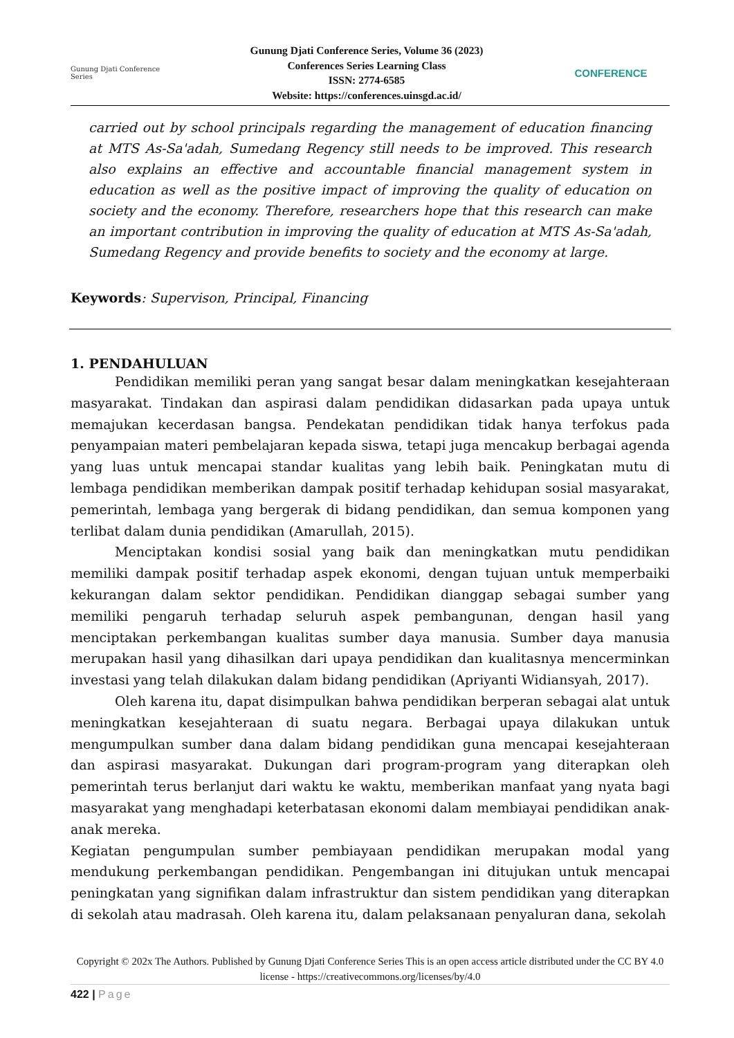Gunung Djati Conference Series
Gunung Djati Conference Series, Volume 36 (2023)
Conferences Series Learning Class
ISSN: 2774-6585
Website: https://conferences.uinsgd.ac.id/
CONFERENCE
carried out by school principals regarding the management of education financing at MTS As-Sa'adah, Sumedang Regency still needs to be improved. This research also explains an effective and accountable financial management system in education as well as the positive impact of improving the quality of education on society and the economy. Therefore, researchers hope that this research can make an important contribution in improving the quality of education at MTS As-Sa'adah, Sumedang Regency and provide benefits to society and the economy at large.
Keywords: Supervison, Principal, Financing
1. PENDAHULUAN
Pendidikan memiliki peran yang sangat besar dalam meningkatkan kesejahteraan masyarakat. Tindakan dan aspirasi dalam pendidikan didasarkan pada upaya untuk memajukan kecerdasan bangsa. Pendekatan pendidikan tidak hanya terfokus pada penyampaian materi pembelajaran kepada siswa, tetapi juga mencakup berbagai agenda yang luas untuk mencapai standar kualitas yang lebih baik. Peningkatan mutu di lembaga pendidikan memberikan dampak positif terhadap kehidupan sosial masyarakat, pemerintah, lembaga yang bergerak di bidang pendidikan, dan semua komponen yang terlibat dalam dunia pendidikan (Amarullah, 2015).
Menciptakan kondisi sosial yang baik dan meningkatkan mutu pendidikan memiliki dampak positif terhadap aspek ekonomi, dengan tujuan untuk memperbaiki kekurangan dalam sektor pendidikan. Pendidikan dianggap sebagai sumber yang memiliki pengaruh terhadap seluruh aspek pembangunan, dengan hasil yang menciptakan perkembangan kualitas sumber daya manusia. Sumber daya manusia merupakan hasil yang dihasilkan dari upaya pendidikan dan kualitasnya mencerminkan investasi yang telah dilakukan dalam bidang pendidikan (Apriyanti Widiansyah, 2017).
Oleh karena itu, dapat disimpulkan bahwa pendidikan berperan sebagai alat untuk meningkatkan kesejahteraan di suatu negara. Berbagai upaya dilakukan untuk mengumpulkan sumber dana dalam bidang pendidikan guna mencapai kesejahteraan dan aspirasi masyarakat. Dukungan dari program-program yang diterapkan oleh pemerintah terus berlanjut dari waktu ke waktu, memberikan manfaat yang nyata bagi masyarakat yang menghadapi keterbatasan ekonomi dalam membiayai pendidikan anak-anak mereka.
Kegiatan pengumpulan sumber pembiayaan pendidikan merupakan modal yang mendukung perkembangan pendidikan. Pengembangan ini ditujukan untuk mencapai peningkatan yang signifikan dalam infrastruktur dan sistem pendidikan yang diterapkan di sekolah atau madrasah. Oleh karena itu, dalam pelaksanaan penyaluran dana, sekolah
Copyright © 202x The Authors. Published by Gunung Djati Conference Series This is an open access article distributed under the CC BY 4.0 license - https://creativecommons.org/licenses/by/4.0
422 | Page